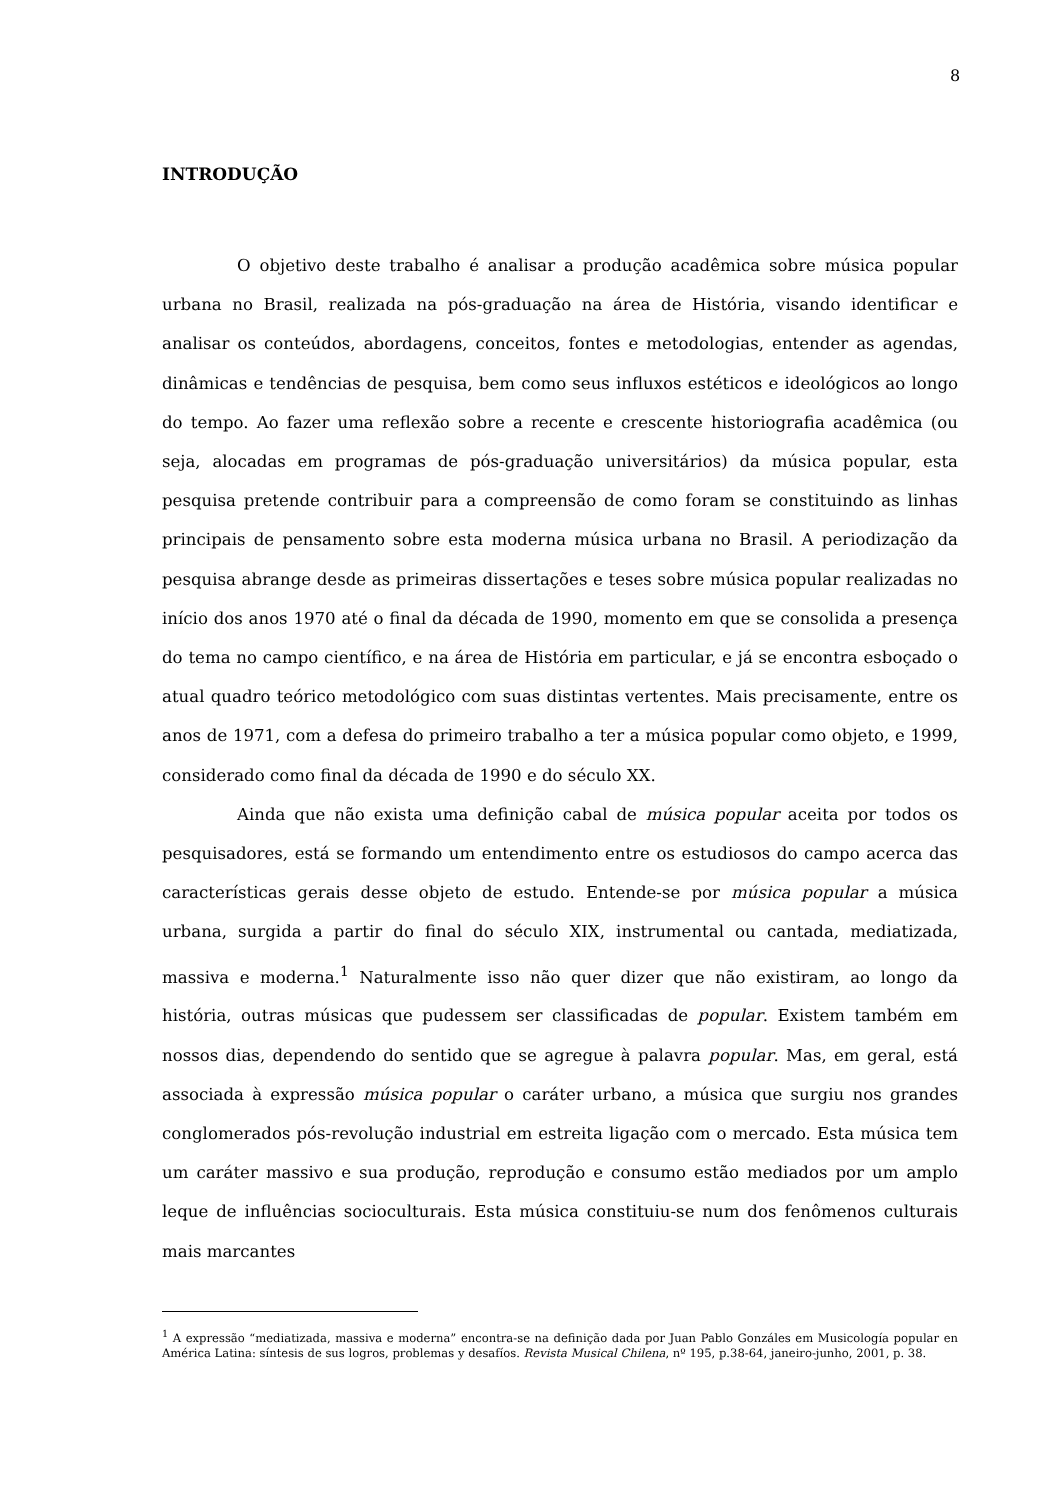8
INTRODUÇÃO
O objetivo deste trabalho é analisar a produção acadêmica sobre música popular urbana no Brasil, realizada na pós-graduação na área de História, visando identificar e analisar os conteúdos, abordagens, conceitos, fontes e metodologias, entender as agendas, dinâmicas e tendências de pesquisa, bem como seus influxos estéticos e ideológicos ao longo do tempo. Ao fazer uma reflexão sobre a recente e crescente historiografia acadêmica (ou seja, alocadas em programas de pós-graduação universitários) da música popular, esta pesquisa pretende contribuir para a compreensão de como foram se constituindo as linhas principais de pensamento sobre esta moderna música urbana no Brasil. A periodização da pesquisa abrange desde as primeiras dissertações e teses sobre música popular realizadas no início dos anos 1970 até o final da década de 1990, momento em que se consolida a presença do tema no campo científico, e na área de História em particular, e já se encontra esboçado o atual quadro teórico metodológico com suas distintas vertentes. Mais precisamente, entre os anos de 1971, com a defesa do primeiro trabalho a ter a música popular como objeto, e 1999, considerado como final da década de 1990 e do século XX.
Ainda que não exista uma definição cabal de música popular aceita por todos os pesquisadores, está se formando um entendimento entre os estudiosos do campo acerca das características gerais desse objeto de estudo. Entende-se por música popular a música urbana, surgida a partir do final do século XIX, instrumental ou cantada, mediatizada, massiva e moderna.<sup>1</sup> Naturalmente isso não quer dizer que não existiram, ao longo da história, outras músicas que pudessem ser classificadas de popular. Existem também em nossos dias, dependendo do sentido que se agregue à palavra popular. Mas, em geral, está associada à expressão música popular o caráter urbano, a música que surgiu nos grandes conglomerados pós-revolução industrial em estreita ligação com o mercado. Esta música tem um caráter massivo e sua produção, reprodução e consumo estão mediados por um amplo leque de influências socioculturais. Esta música constituiu-se num dos fenômenos culturais mais marcantes
<sup>1</sup> A expressão “mediatizada, massiva e moderna” encontra-se na definição dada por Juan Pablo Gonzáles em Musicología popular en América Latina: síntesis de sus logros, problemas y desafíos. Revista Musical Chilena, nº 195, p.38-64, janeiro-junho, 2001, p. 38.